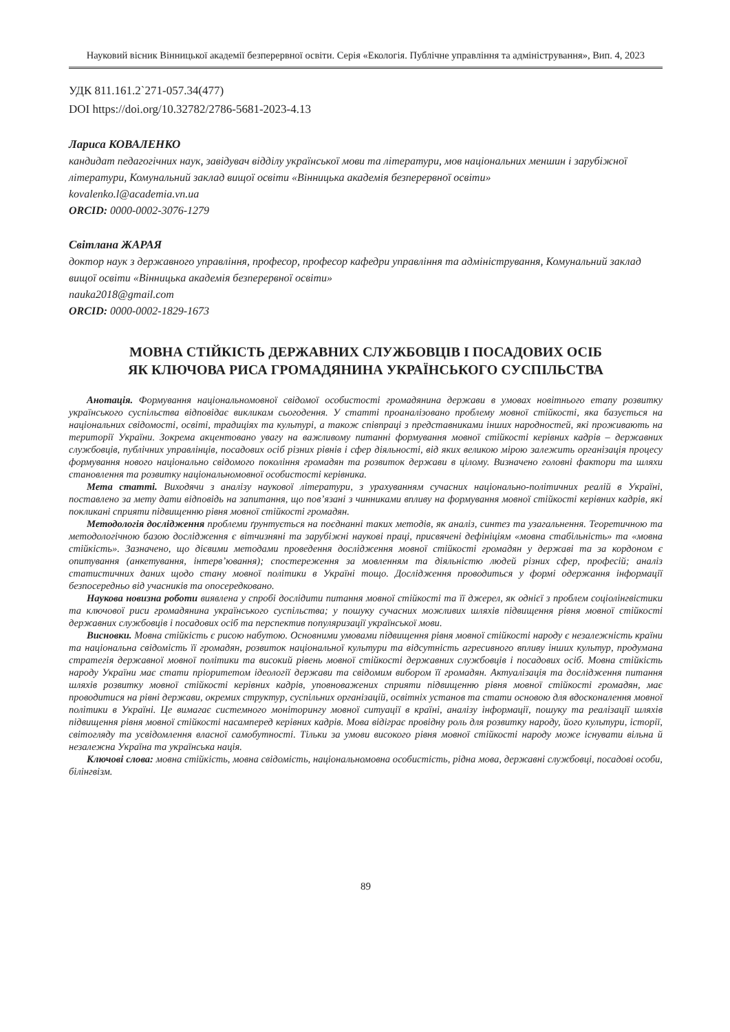Науковий вісник Вінницької академії безперервної освіти. Серія «Екологія. Публічне управління та адміністрування», Вип. 4, 2023
УДК 811.161.2`271-057.34(477)
DOI https://doi.org/10.32782/2786-5681-2023-4.13
Лариса КОВАЛЕНКО
кандидат педагогічних наук, завідувач відділу української мови та літератури, мов національних меншин і зарубіжної літератури, Комунальний заклад вищої освіти «Вінницька академія безперервної освіти»
kovalenko.l@academia.vn.ua
ORCID: 0000-0002-3076-1279
Світлана ЖАРАЯ
доктор наук з державного управління, професор, професор кафедри управління та адміністрування, Комунальний заклад вищої освіти «Вінницька академія безперервної освіти»
nauka2018@gmail.com
ORCID: 0000-0002-1829-1673
МОВНА СТІЙКІСТЬ ДЕРЖАВНИХ СЛУЖБОВЦІВ І ПОСАДОВИХ ОСІБ
ЯК КЛЮЧОВА РИСА ГРОМАДЯНИНА УКРАЇНСЬКОГО СУСПІЛЬСТВА
Анотація. Формування національномовної свідомої особистості громадянина держави в умовах новітнього етапу розвитку українського суспільства відповідає викликам сьогодення. У статті проаналізовано проблему мовної стійкості, яка базується на національних свідомості, освіті, традиціях та культурі, а також співпраці з представниками інших народностей, які проживають на території України. Зокрема акцентовано увагу на важливому питанні формування мовної стійкості керівних кадрів – державних службовців, публічних управлінців, посадових осіб різних рівнів і сфер діяльності, від яких великою мірою залежить організація процесу формування нового національно свідомого покоління громадян та розвиток держави в цілому. Визначено головні фактори та шляхи становлення та розвитку національномовної особистості керівника.
Мета статті. Виходячи з аналізу наукової літератури, з урахуванням сучасних національно-політичних реалій в Україні, поставлено за мету дати відповідь на запитання, що пов’язані з чинниками впливу на формування мовної стійкості керівних кадрів, які покликані сприяти підвищенню рівня мовної стійкості громадян.
Методологія дослідження проблеми ґрунтується на поєднанні таких методів, як аналіз, синтез та узагальнення. Теоретичною та методологічною базою дослідження є вітчизняні та зарубіжні наукові праці, присвячені дефініціям «мовна стабільність» та «мовна стійкість». Зазначено, що дієвими методами проведення дослідження мовної стійкості громадян у державі та за кордоном є опитування (анкетування, інтерв’ювання); спостереження за мовленням та діяльністю людей різних сфер, професій; аналіз статистичних даних щодо стану мовної політики в Україні тощо. Дослідження проводиться у формі одержання інформації безпосередньо від учасників та опосередковано.
Наукова новизна роботи виявлена у спробі дослідити питання мовної стійкості та її джерел, як однієї з проблем соціолінгвістики та ключової риси громадянина українського суспільства; у пошуку сучасних можливих шляхів підвищення рівня мовної стійкості державних службовців і посадових осіб та перспектив популяризації української мови.
Висновки. Мовна стійкість є рисою набутою. Основними умовами підвищення рівня мовної стійкості народу є незалежність країни та національна свідомість її громадян, розвиток національної культури та відсутність агресивного впливу інших культур, продумана стратегія державної мовної політики та високий рівень мовної стійкості державних службовців і посадових осіб. Мовна стійкість народу України має стати пріоритетом ідеології держави та свідомим вибором її громадян. Актуалізація та дослідження питання шляхів розвитку мовної стійкості керівних кадрів, уповноважених сприяти підвищенню рівня мовної стійкості громадян, має проводитися на рівні держави, окремих структур, суспільних організацій, освітніх установ та стати основою для вдосконалення мовної політики в Україні. Це вимагає системного моніторингу мовної ситуації в країні, аналізу інформації, пошуку та реалізації шляхів підвищення рівня мовної стійкості насамперед керівних кадрів. Мова відіграє провідну роль для розвитку народу, його культури, історії, світогляду та усвідомлення власної самобутності. Тільки за умови високого рівня мовної стійкості народу може існувати вільна й незалежна Україна та українська нація.
Ключові слова: мовна стійкість, мовна свідомість, національномовна особистість, рідна мова, державні службовці, посадові особи, білінгвізм.
89